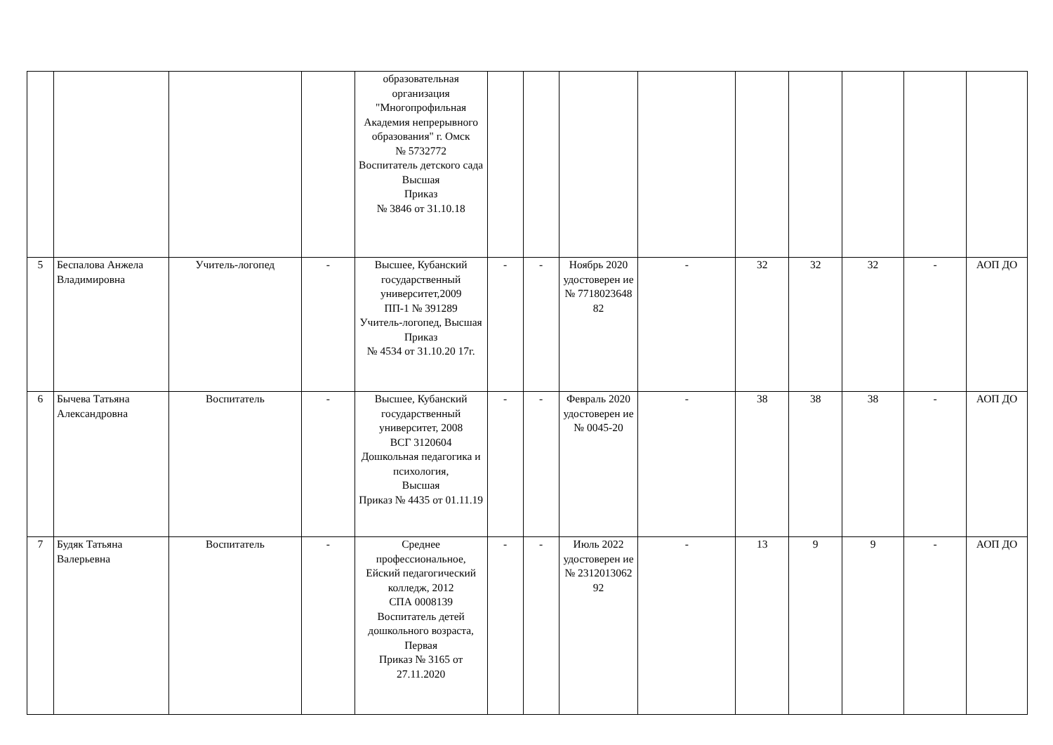| | | | | образовательная организация "Многопрофильная Академия непрерывного образования" г. Омск № 5732772 Воспитатель детского сада Высшая Приказ № 3846 от 31.10.18 | | | | | | | | | |
| 5 | Беспалова Анжела Владимировна | Учитель-логопед | - | Высшее, Кубанский государственный университет,2009 ПП-1 № 391289 Учитель-логопед, Высшая Приказ № 4534 от 31.10.20 17г. | - | - | Ноябрь 2020 удостоверен ие № 7718023648 82 | - | 32 | 32 | 32 | - | АОП ДО |
| 6 | Бычева Татьяна Александровна | Воспитатель | - | Высшее, Кубанский государственный университет, 2008 ВСГ 3120604 Дошкольная педагогика и психология, Высшая Приказ № 4435 от 01.11.19 | - | - | Февраль 2020 удостоверен ие № 0045-20 | - | 38 | 38 | 38 | - | АОП ДО |
| 7 | Будяк Татьяна Валерьевна | Воспитатель | - | Среднее профессиональное, Ейский педагогический колледж, 2012 СПА 0008139 Воспитатель детей дошкольного возраста, Первая Приказ № 3165 от 27.11.2020 | - | - | Июль 2022 удостоверен ие № 2312013062 92 | - | 13 | 9 | 9 | - | АОП ДО |